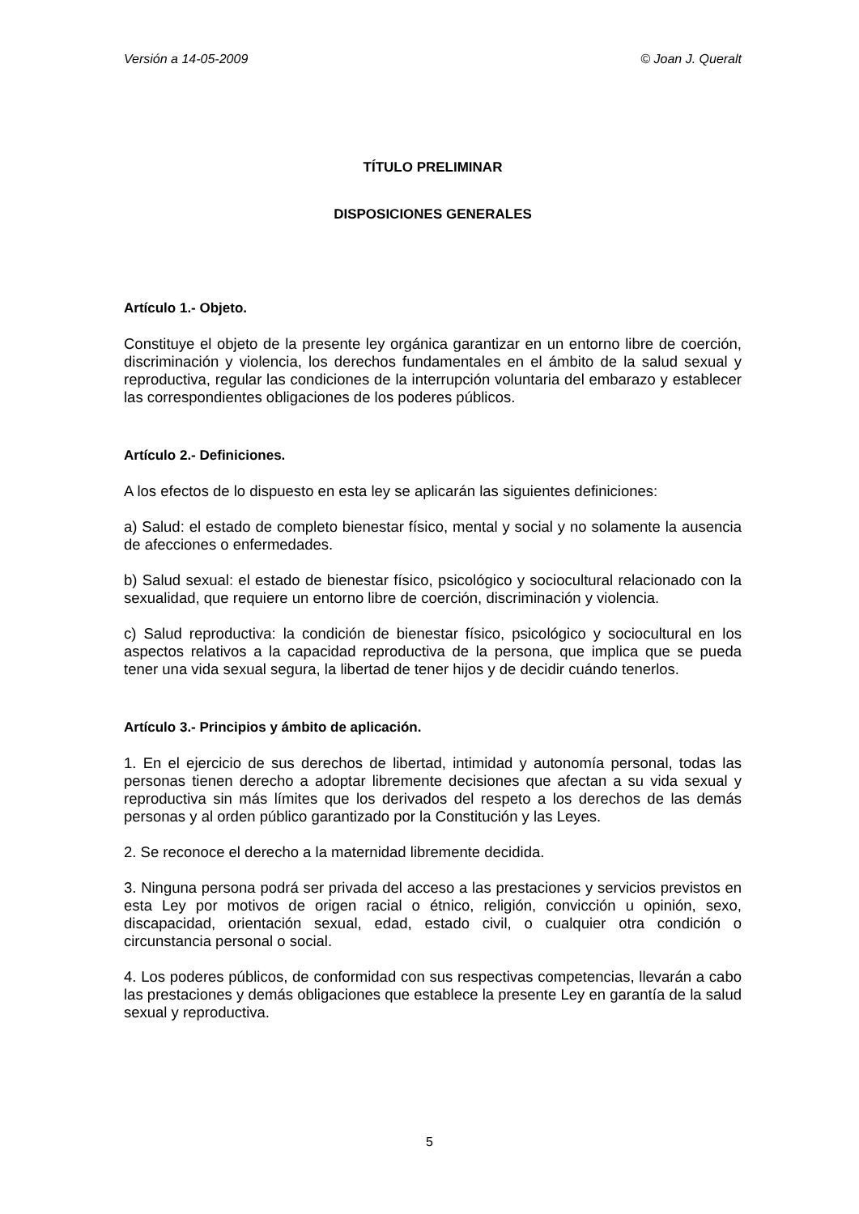Versión a 14-05-2009 © Joan J. Queralt
TÍTULO PRELIMINAR
DISPOSICIONES GENERALES
Artículo 1.- Objeto.
Constituye el objeto de la presente ley orgánica garantizar en un entorno libre de coerción, discriminación y violencia, los derechos fundamentales en el ámbito de la salud sexual y reproductiva, regular las condiciones de la interrupción voluntaria del embarazo y establecer las correspondientes obligaciones de los poderes públicos.
Artículo 2.- Definiciones.
A los efectos de lo dispuesto en esta ley se aplicarán las siguientes definiciones:
a) Salud: el estado de completo bienestar físico, mental y social y no solamente la ausencia de afecciones o enfermedades.
b) Salud sexual: el estado de bienestar físico, psicológico y sociocultural relacionado con la sexualidad, que requiere un entorno libre de coerción, discriminación y violencia.
c) Salud reproductiva: la condición de bienestar físico, psicológico y sociocultural en los aspectos relativos a la capacidad reproductiva de la persona, que implica que se pueda tener una vida sexual segura, la libertad de tener hijos y de decidir cuándo tenerlos.
Artículo 3.- Principios y ámbito de aplicación.
1. En el ejercicio de sus derechos de libertad, intimidad y autonomía personal, todas las personas tienen derecho a adoptar libremente decisiones que afectan a su vida sexual y reproductiva sin más límites que los derivados del respeto a los derechos de las demás personas y al orden público garantizado por la Constitución y las Leyes.
2. Se reconoce el derecho a la maternidad libremente decidida.
3. Ninguna persona podrá ser privada del acceso a las prestaciones y servicios previstos en esta Ley por motivos de origen racial o étnico, religión, convicción u opinión, sexo, discapacidad, orientación sexual, edad, estado civil, o cualquier otra condición o circunstancia personal o social.
4. Los poderes públicos, de conformidad con sus respectivas competencias, llevarán a cabo las prestaciones y demás obligaciones que establece la presente Ley en garantía de la salud sexual y reproductiva.
5